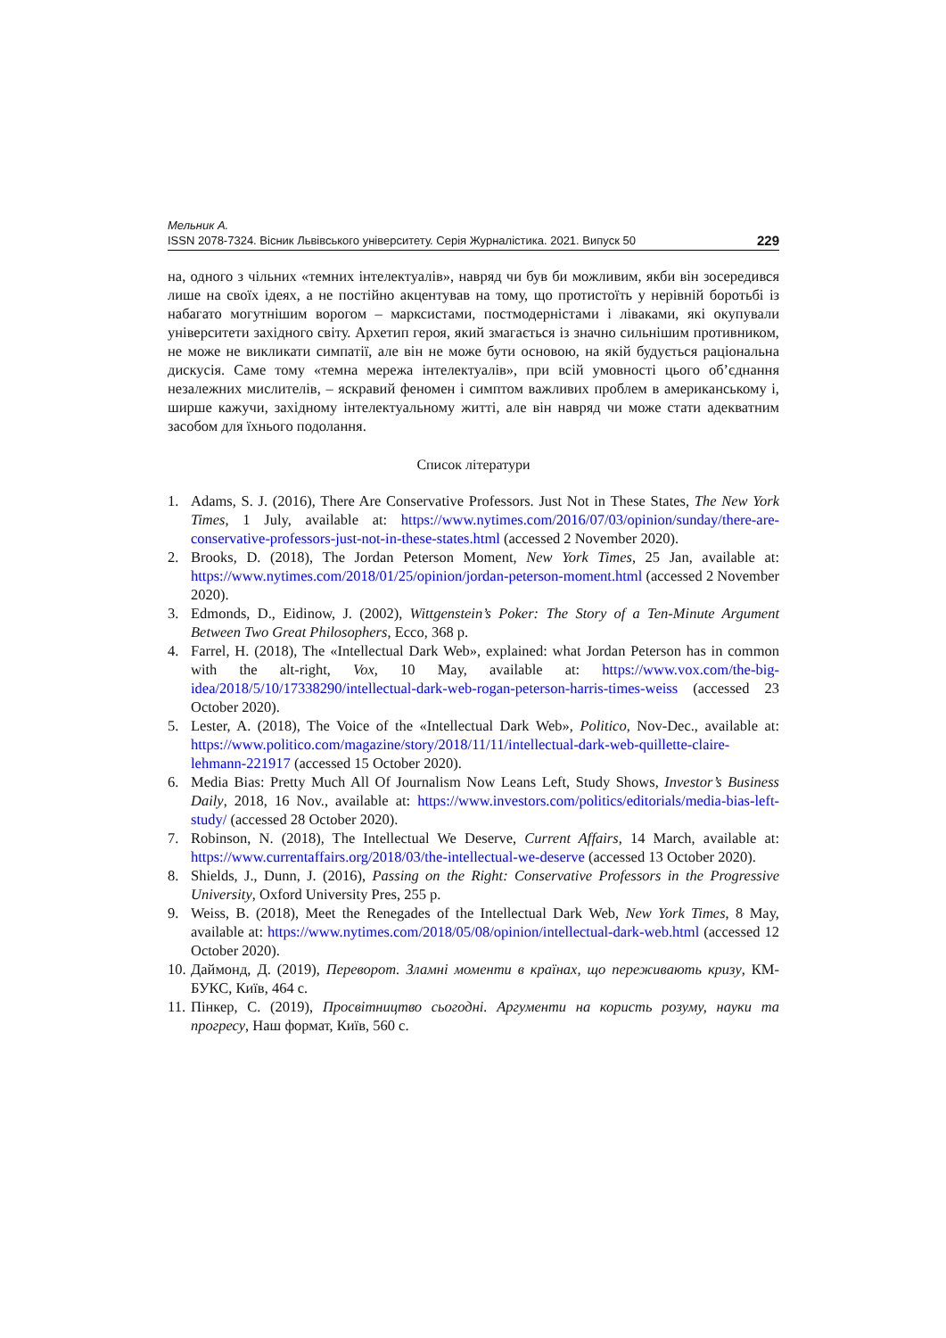Мельник А.
ISSN 2078-7324. Вісник Львівського університету. Серія Журналістика. 2021. Випуск 50 229
на, одного з чільних «темних інтелектуалів», навряд чи був би можливим, якби він зосередився лише на своїх ідеях, а не постійно акцентував на тому, що протистоїть у нерівній боротьбі із набагато могутнішим ворогом – марксистами, постмодерністами і ліваками, які окупували університети західного світу. Архетип героя, який змагається із значно сильнішим противником, не може не викликати симпатії, але він не може бути основою, на якій будується раціональна дискусія. Саме тому «темна мережа інтелектуалів», при всій умовності цього об’єднання незалежних мислителів, – яскравий феномен і симптом важливих проблем в американському і, ширше кажучи, західному інтелектуальному житті, але він навряд чи може стати адекватним засобом для їхнього подолання.
Список літератури
1. Adams, S. J. (2016), There Are Conservative Professors. Just Not in These States, The New York Times, 1 July, available at: https://www.nytimes.com/2016/07/03/opinion/sunday/there-are-conservative-professors-just-not-in-these-states.html (accessed 2 November 2020).
2. Brooks, D. (2018), The Jordan Peterson Moment, New York Times, 25 Jan, available at: https://www.nytimes.com/2018/01/25/opinion/jordan-peterson-moment.html (accessed 2 November 2020).
3. Edmonds, D., Eidinow, J. (2002), Wittgenstein’s Poker: The Story of a Ten-Minute Argument Between Two Great Philosophers, Ecco, 368 p.
4. Farrel, H. (2018), The «Intellectual Dark Web», explained: what Jordan Peterson has in common with the alt-right, Vox, 10 May, available at: https://www.vox.com/the-big-idea/2018/5/10/17338290/intellectual-dark-web-rogan-peterson-harris-times-weiss (accessed 23 October 2020).
5. Lester, A. (2018), The Voice of the «Intellectual Dark Web», Politico, Nov-Dec., available at: https://www.politico.com/magazine/story/2018/11/11/intellectual-dark-web-quillette-claire-lehmann-221917 (accessed 15 October 2020).
6. Media Bias: Pretty Much All Of Journalism Now Leans Left, Study Shows, Investor’s Business Daily, 2018, 16 Nov., available at: https://www.investors.com/politics/editorials/media-bias-left-study/ (accessed 28 October 2020).
7. Robinson, N. (2018), The Intellectual We Deserve, Current Affairs, 14 March, available at: https://www.currentaffairs.org/2018/03/the-intellectual-we-deserve (accessed 13 October 2020).
8. Shields, J., Dunn, J. (2016), Passing on the Right: Conservative Professors in the Progressive University, Oxford University Pres, 255 p.
9. Weiss, B. (2018), Meet the Renegades of the Intellectual Dark Web, New York Times, 8 May, available at: https://www.nytimes.com/2018/05/08/opinion/intellectual-dark-web.html (accessed 12 October 2020).
10. Даймонд, Д. (2019), Переворот. Зламні моменти в країнах, що переживають кризу, КМ-БУКС, Київ, 464 с.
11. Пінкер, С. (2019), Просвітництво сьогодні. Аргументи на користь розуму, науки та прогресу, Наш формат, Київ, 560 с.